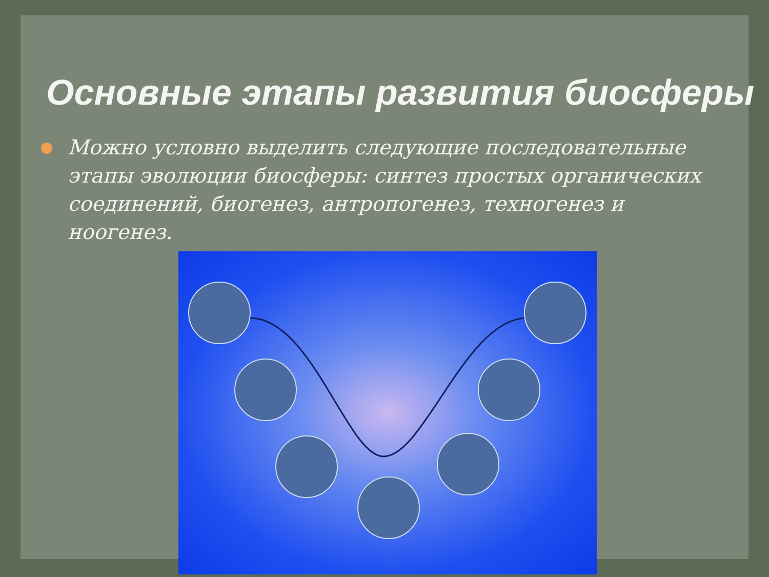Основные этапы развития биосферы
Можно условно выделить следующие последовательные этапы эволюции биосферы: синтез простых органических соединений, биогенез, антропогенез, техногенез и ноогенез.